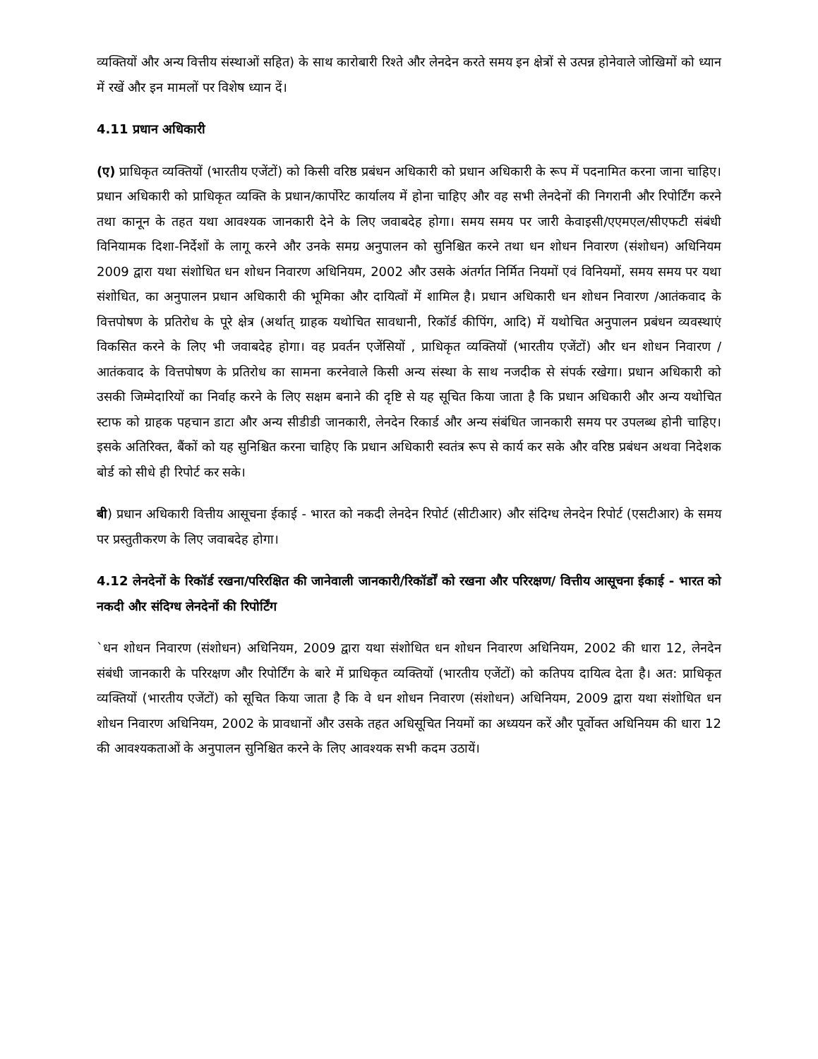व्यक्तियों और अन्य वित्तीय संस्थाओं सहित) के साथ कारोबारी रिश्ते और लेनदेन करते समय इन क्षेत्रों से उत्पन्न होनेवाले जोखिमों को ध्यान में रखें और इन मामलों पर विशेष ध्यान दें।
4.11 प्रधान अधिकारी
(ए) प्राधिकृत व्यक्तियों (भारतीय एजेंटों) को किसी वरिष्ठ प्रबंधन अधिकारी को प्रधान अधिकारी के रूप में पदनामित करना जाना चाहिए। प्रधान अधिकारी को प्राधिकृत व्यक्ति के प्रधान/कार्पोरेट कार्यालय में होना चाहिए और वह सभी लेनदेनों की निगरानी और रिपोर्टिंग करने तथा कानून के तहत यथा आवश्यक जानकारी देने के लिए जवाबदेह होगा। समय समय पर जारी केवाइसी/एएमएल/सीएफटी संबंधी विनियामक दिशा-निर्देशों के लागू करने और उनके समग्र अनुपालन को सुनिश्चित करने तथा धन शोधन निवारण (संशोधन) अधिनियम 2009 द्वारा यथा संशोधित धन शोधन निवारण अधिनियम, 2002 और उसके अंतर्गत निर्मित नियमों एवं विनियमों, समय समय पर यथा संशोधित, का अनुपालन प्रधान अधिकारी की भूमिका और दायित्वों में शामिल है। प्रधान अधिकारी धन शोधन निवारण /आतंकवाद के वित्तपोषण के प्रतिरोध के पूरे क्षेत्र (अर्थात् ग्राहक यथोचित सावधानी, रिकॉर्ड कीपिंग, आदि) में यथोचित अनुपालन प्रबंधन व्यवस्थाएं विकसित करने के लिए भी जवाबदेह होगा। वह प्रवर्तन एजेंसियों , प्राधिकृत व्यक्तियों (भारतीय एजेंटों) और धन शोधन निवारण / आतंकवाद के वित्तपोषण के प्रतिरोध का सामना करनेवाले किसी अन्य संस्था के साथ नजदीक से संपर्क रखेगा। प्रधान अधिकारी को उसकी जिम्मेदारियों का निर्वाह करने के लिए सक्षम बनाने की दृष्टि से यह सूचित किया जाता है कि प्रधान अधिकारी और अन्य यथोचित स्टाफ को ग्राहक पहचान डाटा और अन्य सीडीडी जानकारी, लेनदेन रिकार्ड और अन्य संबंधित जानकारी समय पर उपलब्ध होनी चाहिए। इसके अतिरिक्त, बैंकों को यह सुनिश्चित करना चाहिए कि प्रधान अधिकारी स्वतंत्र रूप से कार्य कर सके और वरिष्ठ प्रबंधन अथवा निदेशक बोर्ड को सीधे ही रिपोर्ट कर सके।
बी) प्रधान अधिकारी वित्तीय आसूचना ईकाई - भारत को नकदी लेनदेन रिपोर्ट (सीटीआर) और संदिग्ध लेनदेन रिपोर्ट (एसटीआर) के समय पर प्रस्तुतीकरण के लिए जवाबदेह होगा।
4.12 लेनदेनों के रिकॉर्ड रखना/परिरक्षित की जानेवाली जानकारी/रिकॉर्डों को रखना और परिरक्षण/ वित्तीय आसूचना ईकाई - भारत को नकदी और संदिग्ध लेनदेनों की रिपोर्टिंग
`धन शोधन निवारण (संशोधन) अधिनियम, 2009 द्वारा यथा संशोधित धन शोधन निवारण अधिनियम, 2002 की धारा 12, लेनदेन संबंधी जानकारी के परिरक्षण और रिपोर्टिंग के बारे में प्राधिकृत व्यक्तियों (भारतीय एजेंटों) को कतिपय दायित्व देता है। अत: प्राधिकृत व्यक्तियों (भारतीय एजेंटों) को सूचित किया जाता है कि वे धन शोधन निवारण (संशोधन) अधिनियम, 2009 द्वारा यथा संशोधित धन शोधन निवारण अधिनियम, 2002 के प्रावधानों और उसके तहत अधिसूचित नियमों का अध्ययन करें और पूर्वोक्त अधिनियम की धारा 12 की आवश्यकताओं के अनुपालन सुनिश्चित करने के लिए आवश्यक सभी कदम उठायें।